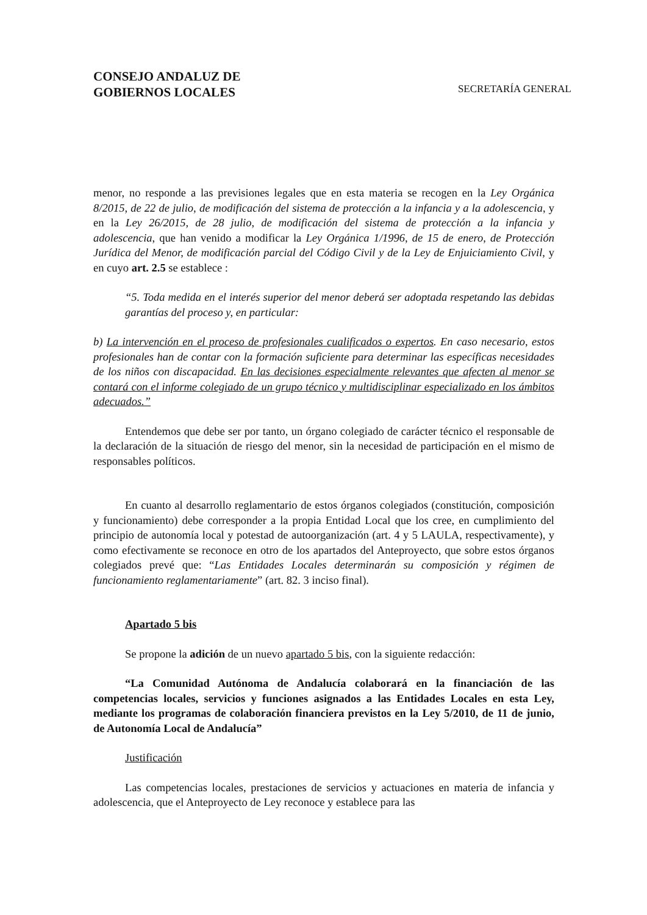CONSEJO ANDALUZ DE
GOBIERNOS LOCALES
SECRETARÍA GENERAL
menor, no responde a las previsiones legales que en esta materia se recogen en la Ley Orgánica 8/2015, de 22 de julio, de modificación del sistema de protección a la infancia y a la adolescencia, y en la Ley 26/2015, de 28 julio, de modificación del sistema de protección a la infancia y adolescencia, que han venido a modificar la Ley Orgánica 1/1996, de 15 de enero, de Protección Jurídica del Menor, de modificación parcial del Código Civil y de la Ley de Enjuiciamiento Civil, y en cuyo art. 2.5 se establece :
“5. Toda medida en el interés superior del menor deberá ser adoptada respetando las debidas garantías del proceso y, en particular:
b) La intervención en el proceso de profesionales cualificados o expertos. En caso necesario, estos profesionales han de contar con la formación suficiente para determinar las específicas necesidades de los niños con discapacidad. En las decisiones especialmente relevantes que afecten al menor se contará con el informe colegiado de un grupo técnico y multidisciplinar especializado en los ámbitos adecuados.”
Entendemos que debe ser por tanto, un órgano colegiado de carácter técnico el responsable de la declaración de la situación de riesgo del menor, sin la necesidad de participación en el mismo de responsables políticos.
En cuanto al desarrollo reglamentario de estos órganos colegiados (constitución, composición y funcionamiento) debe corresponder a la propia Entidad Local que los cree, en cumplimiento del principio de autonomía local y potestad de autoorganización (art. 4 y 5 LAULA, respectivamente), y como efectivamente se reconoce en otro de los apartados del Anteproyecto, que sobre estos órganos colegiados prevé que: “Las Entidades Locales determinarán su composición y régimen de funcionamiento reglamentariamente” (art. 82. 3 inciso final).
Apartado 5 bis
Se propone la adición de un nuevo apartado 5 bis, con la siguiente redacción:
“La Comunidad Autónoma de Andalucía colaborará en la financiación de las competencias locales, servicios y funciones asignados a las Entidades Locales en esta Ley, mediante los programas de colaboración financiera previstos en la Ley 5/2010, de 11 de junio, de Autonomía Local de Andalucía”
Justificación
Las competencias locales, prestaciones de servicios y actuaciones en materia de infancia y adolescencia, que el Anteproyecto de Ley reconoce y establece para las